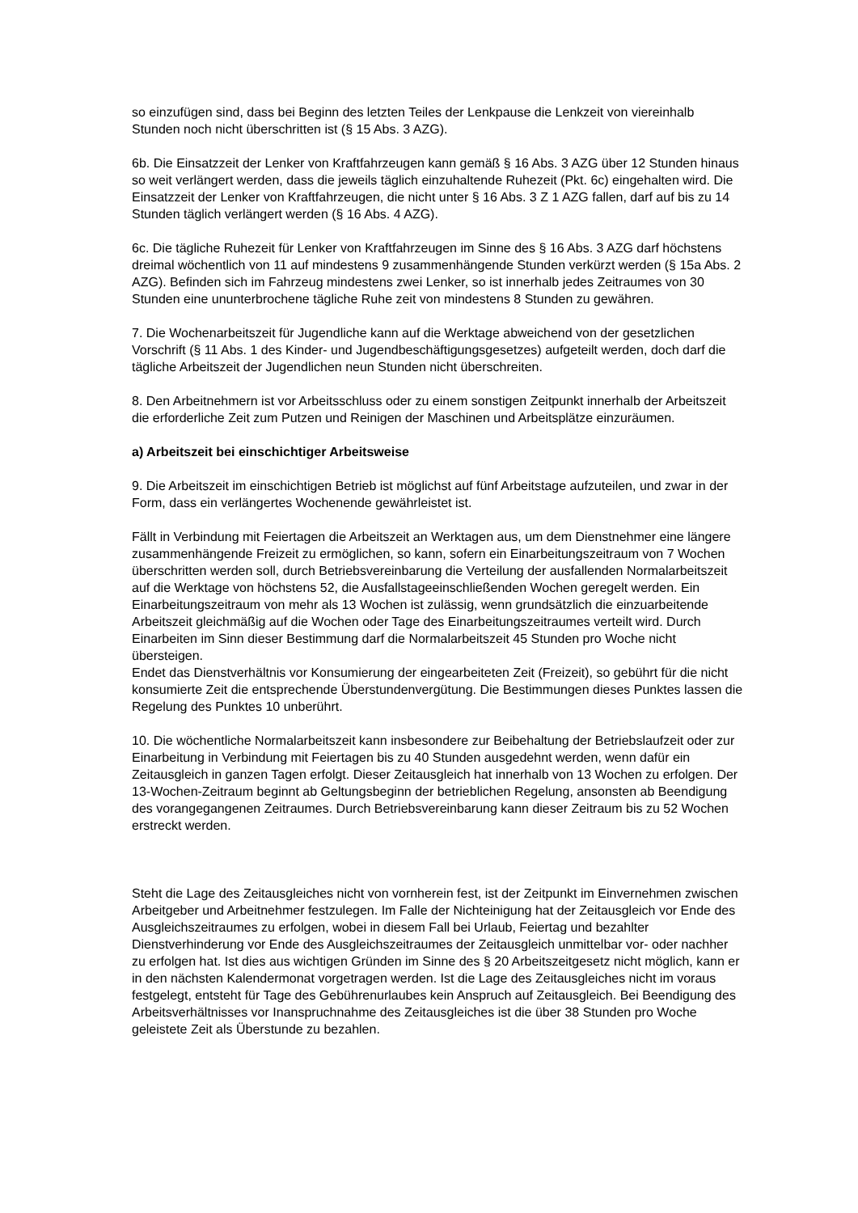so einzufügen sind, dass bei Beginn des letzten Teiles der Lenkpause die Lenkzeit von viereinhalb Stunden noch nicht überschritten ist (§ 15 Abs. 3 AZG).
6b. Die Einsatzzeit der Lenker von Kraftfahrzeugen kann gemäß § 16 Abs. 3 AZG über 12 Stunden hinaus so weit verlängert werden, dass die jeweils täglich einzuhaltende Ruhezeit (Pkt. 6c) eingehalten wird. Die Einsatzzeit der Lenker von Kraftfahrzeugen, die nicht unter § 16 Abs. 3 Z 1 AZG fallen, darf auf bis zu 14 Stunden täglich verlängert werden (§ 16 Abs. 4 AZG).
6c. Die tägliche Ruhezeit für Lenker von Kraftfahrzeugen im Sinne des § 16 Abs. 3 AZG darf höchstens dreimal wöchentlich von 11 auf mindestens 9 zusammenhängende Stunden verkürzt werden (§ 15a Abs. 2 AZG). Befinden sich im Fahrzeug mindestens zwei Lenker, so ist innerhalb jedes Zeitraumes von 30 Stunden eine ununterbrochene tägliche Ruhe zeit von mindestens 8 Stunden zu gewähren.
7. Die Wochenarbeitszeit für Jugendliche kann auf die Werktage abweichend von der gesetzlichen Vorschrift (§ 11 Abs. 1 des Kinder- und Jugendbeschäftigungsgesetzes) aufgeteilt werden, doch darf die tägliche Arbeitszeit der Jugendlichen neun Stunden nicht überschreiten.
8. Den Arbeitnehmern ist vor Arbeitsschluss oder zu einem sonstigen Zeitpunkt innerhalb der Arbeitszeit die erforderliche Zeit zum Putzen und Reinigen der Maschinen und Arbeitsplätze einzuräumen.
a) Arbeitszeit bei einschichtiger Arbeitsweise
9. Die Arbeitszeit im einschichtigen Betrieb ist möglichst auf fünf Arbeitstage aufzuteilen, und zwar in der Form, dass ein verlängertes Wochenende gewährleistet ist.
Fällt in Verbindung mit Feiertagen die Arbeitszeit an Werktagen aus, um dem Dienstnehmer eine längere zusammenhängende Freizeit zu ermöglichen, so kann, sofern ein Einarbeitungszeitraum von 7 Wochen überschritten werden soll, durch Betriebsvereinbarung die Verteilung der ausfallenden Normalarbeitszeit auf die Werktage von höchstens 52, die Ausfallstageeinschließenden Wochen geregelt werden. Ein Einarbeitungszeitraum von mehr als 13 Wochen ist zulässig, wenn grundsätzlich die einzuarbeitende Arbeitszeit gleichmäßig auf die Wochen oder Tage des Einarbeitungszeitraumes verteilt wird. Durch Einarbeiten im Sinn dieser Bestimmung darf die Normalarbeitszeit 45 Stunden pro Woche nicht übersteigen.
Endet das Dienstverhältnis vor Konsumierung der eingearbeiteten Zeit (Freizeit), so gebührt für die nicht konsumierte Zeit die entsprechende Überstundenvergütung. Die Bestimmungen dieses Punktes lassen die Regelung des Punktes 10 unberührt.
10. Die wöchentliche Normalarbeitszeit kann insbesondere zur Beibehaltung der Betriebslaufzeit oder zur Einarbeitung in Verbindung mit Feiertagen bis zu 40 Stunden ausgedehnt werden, wenn dafür ein Zeitausgleich in ganzen Tagen erfolgt. Dieser Zeitausgleich hat innerhalb von 13 Wochen zu erfolgen. Der 13-Wochen-Zeitraum beginnt ab Geltungsbeginn der betrieblichen Regelung, ansonsten ab Beendigung des vorangegangenen Zeitraumes. Durch Betriebsvereinbarung kann dieser Zeitraum bis zu 52 Wochen erstreckt werden.
Steht die Lage des Zeitausgleiches nicht von vornherein fest, ist der Zeitpunkt im Einvernehmen zwischen Arbeitgeber und Arbeitnehmer festzulegen. Im Falle der Nichteinigung hat der Zeitausgleich vor Ende des Ausgleichszeitraumes zu erfolgen, wobei in diesem Fall bei Urlaub, Feiertag und bezahlter Dienstverhinderung vor Ende des Ausgleichszeitraumes der Zeitausgleich unmittelbar vor- oder nachher zu erfolgen hat. Ist dies aus wichtigen Gründen im Sinne des § 20 Arbeitszeitgesetz nicht möglich, kann er in den nächsten Kalendermonat vorgetragen werden. Ist die Lage des Zeitausgleiches nicht im voraus festgelegt, entsteht für Tage des Gebührenurlaubes kein Anspruch auf Zeitausgleich. Bei Beendigung des Arbeitsverhältnisses vor Inanspruchnahme des Zeitausgleiches ist die über 38 Stunden pro Woche geleistete Zeit als Überstunde zu bezahlen.